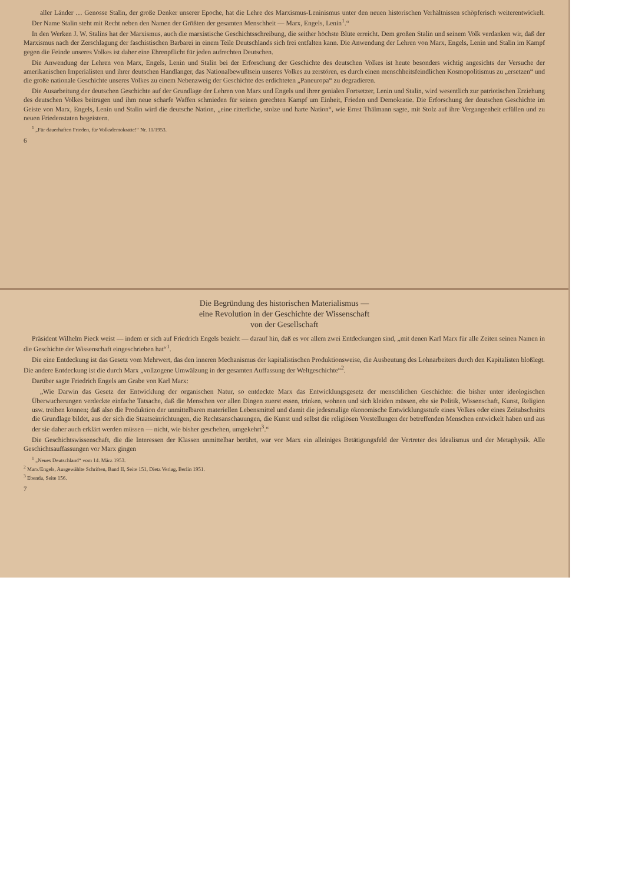aller Länder … Genosse Stalin, der große Denker unserer Epoche, hat die Lehre des Marxismus-Leninismus unter den neuen historischen Verhältnissen schöpferisch weiterentwickelt. Der Name Stalin steht mit Recht neben den Namen der Größten der gesamten Menschheit — Marx, Engels, Lenin<sup>1</sup>.“
In den Werken J. W. Stalins hat der Marxismus, auch die marxistische Geschichtsschreibung, die seither höchste Blüte erreicht. Dem großen Stalin und seinem Volk verdanken wir, daß der Marxismus nach der Zerschlagung der faschistischen Barbarei in einem Teile Deutschlands sich frei entfalten kann. Die Anwendung der Lehren von Marx, Engels, Lenin und Stalin im Kampf gegen die Feinde unseres Volkes ist daher eine Ehrenpflicht für jeden aufrechten Deutschen.
Die Anwendung der Lehren von Marx, Engels, Lenin und Stalin bei der Erforschung der Geschichte des deutschen Volkes ist heute besonders wichtig angesichts der Versuche der amerikanischen Imperialisten und ihrer deutschen Handlanger, das Nationalbewußtsein unseres Volkes zu zerstören, es durch einen menschheitsfeindlichen Kosmopolitismus zu „ersetzen“ und die große nationale Geschichte unseres Volkes zu einem Nebenzweig der Geschichte des erdichteten „Paneuropa“ zu degradieren.
Die Ausarbeitung der deutschen Geschichte auf der Grundlage der Lehren von Marx und Engels und ihrer genialen Fortsetzer, Lenin und Stalin, wird wesentlich zur patriotischen Erziehung des deutschen Volkes beitragen und ihm neue scharfe Waffen schmieden für seinen gerechten Kampf um Einheit, Frieden und Demokratie. Die Erforschung der deutschen Geschichte im Geiste von Marx, Engels, Lenin und Stalin wird die deutsche Nation, „eine ritterliche, stolze und harte Nation“, wie Ernst Thälmann sagte, mit Stolz auf ihre Vergangenheit erfüllen und zu neuen Friedenstaten begeistern.
<sup>1</sup> „Für dauerhaften Frieden, für Volksdemokratie!“ Nr. 11/1953.
6
Die Begründung des historischen Materialismus —
eine Revolution in der Geschichte der Wissenschaft
von der Gesellschaft
Präsident Wilhelm Pieck weist — indem er sich auf Friedrich Engels bezieht — darauf hin, daß es vor allem zwei Entdeckungen sind, „mit denen Karl Marx für alle Zeiten seinen Namen in die Geschichte der Wissenschaft eingeschrieben hat“<sup>1</sup>.
Die eine Entdeckung ist das Gesetz vom Mehrwert, das den inneren Mechanismus der kapitalistischen Produktionsweise, die Ausbeutung des Lohnarbeiters durch den Kapitalisten bloßlegt. Die andere Entdeckung ist die durch Marx „vollzogene Umwälzung in der gesamten Auffassung der Weltgeschichte“<sup>2</sup>.
Darüber sagte Friedrich Engels am Grabe von Karl Marx:
„Wie Darwin das Gesetz der Entwicklung der organischen Natur, so entdeckte Marx das Entwicklungsgesetz der menschlichen Geschichte: die bisher unter ideologischen Überwucherungen verdeckte einfache Tatsache, daß die Menschen vor allen Dingen zuerst essen, trinken, wohnen und sich kleiden müssen, ehe sie Politik, Wissenschaft, Kunst, Religion usw. treiben können; daß also die Produktion der unmittelbaren materiellen Lebensmittel und damit die jedesmalige ökonomische Entwicklungsstufe eines Volkes oder eines Zeitabschnitts die Grundlage bildet, aus der sich die Staatseinrichtungen, die Rechtsanschauungen, die Kunst und selbst die religiösen Vorstellungen der betreffenden Menschen entwickelt haben und aus der sie daher auch erklärt werden müssen — nicht, wie bisher geschehen, umgekehrt<sup>3</sup>.“
Die Geschichtswissenschaft, die die Interessen der Klassen unmittelbar berührt, war vor Marx ein alleiniges Betätigungsfeld der Vertreter des Idealismus und der Metaphysik. Alle Geschichtsauffassungen vor Marx gingen
<sup>1</sup> „Neues Deutschland“ vom 14. März 1953.
<sup>2</sup> Marx/Engels, Ausgewählte Schriften, Band II, Seite 151, Dietz Verlag, Berlin 1951.
<sup>3</sup> Ebenda, Seite 156.
7